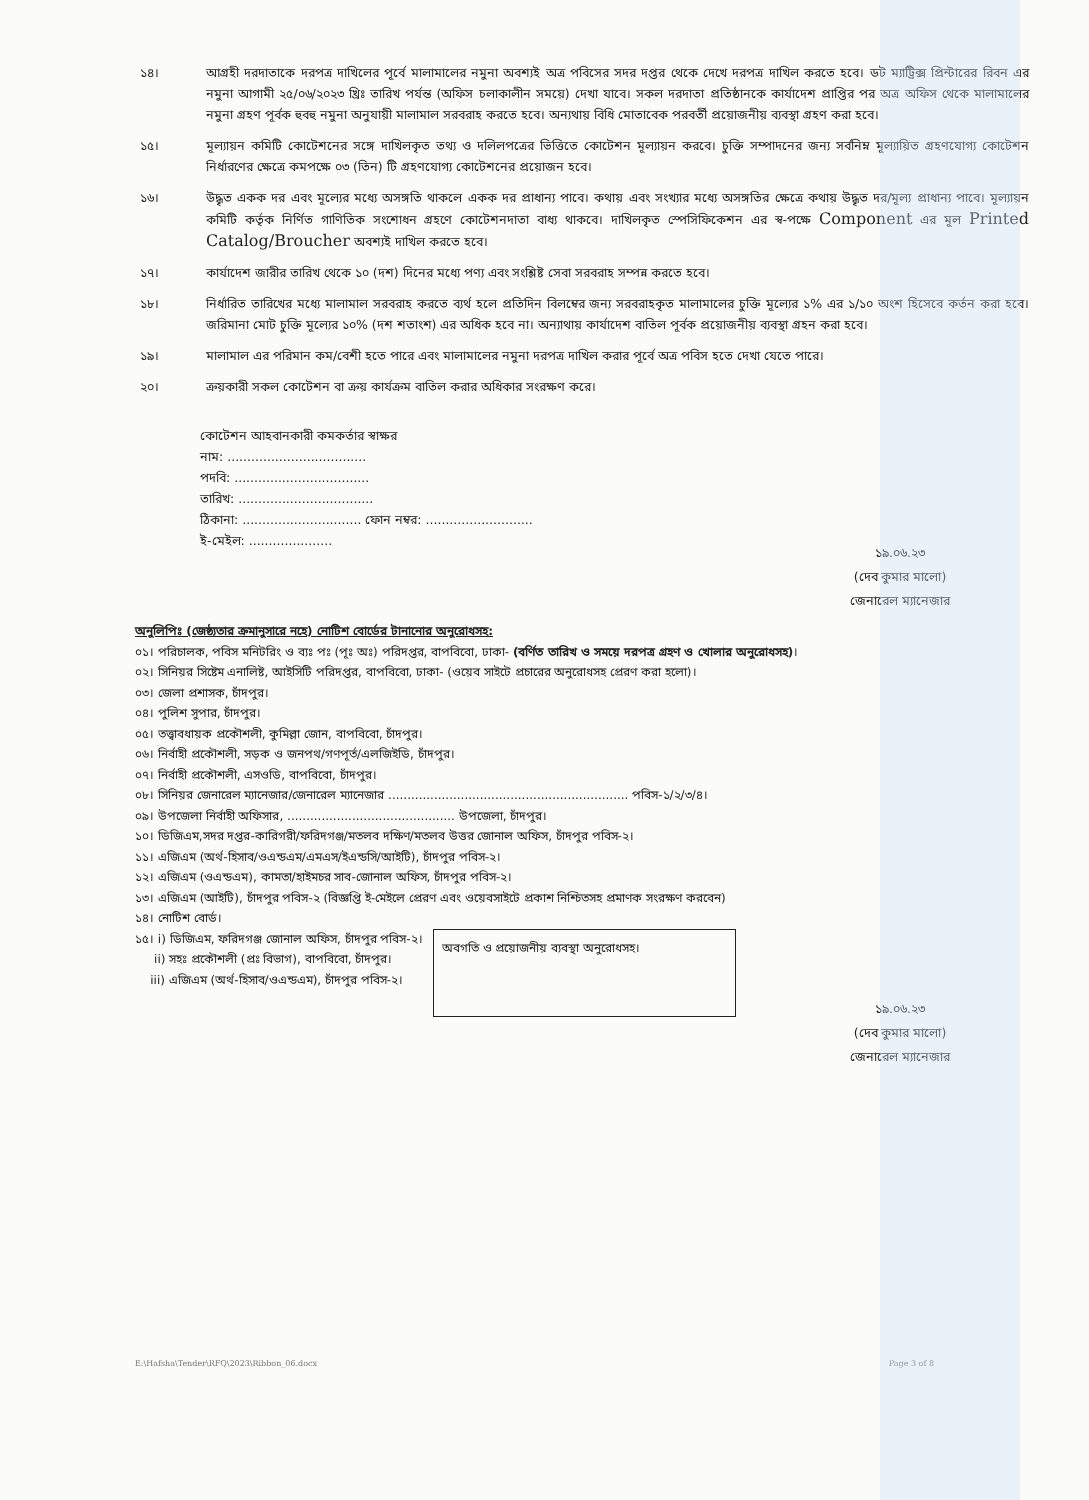১৪। আগ্রহী দরদাতাকে দরপত্র দাখিলের পূর্বে মালামালের নমুনা অবশ্যই অত্র পবিসের সদর দপ্তর থেকে দেখে দরপত্র দাখিল করতে হবে। ডট ম্যাট্রিক্স প্রিন্টারের রিবন এর নমুনা আগামী ২৫/০৬/২০২৩ খ্রিঃ তারিখ পর্যন্ত (অফিস চলাকালীন সময়ে) দেখা যাবে। সকল দরদাতা প্রতিষ্ঠানকে কার্যাদেশ প্রাপ্তির পর অত্র অফিস থেকে মালামালের নমুনা গ্রহণ পূর্বক হুবহু নমুনা অনুযায়ী মালামাল সরবরাহ করতে হবে। অন্যথায় বিধি মোতাবেক পরবর্তী প্রয়োজনীয় ব্যবস্থা গ্রহণ করা হবে।
১৫। মূল্যায়ন কমিটি কোটেশনের সঙ্গে দাখিলকৃত তথ্য ও দলিলপত্রের ভিত্তিতে কোটেশন মূল্যায়ন করবে। চুক্তি সম্পাদনের জন্য সর্বনিম্ন মূল্যায়িত গ্রহণযোগ্য কোটেশন নির্ধারণের ক্ষেত্রে কমপক্ষে ০৩ (তিন) টি গ্রহণযোগ্য কোটেশনের প্রয়োজন হবে।
১৬। উদ্ধৃত একক দর এবং মূল্যের মধ্যে অসঙ্গতি থাকলে একক দর প্রাধান্য পাবে। কথায় এবং সংখ্যার মধ্যে অসঙ্গতির ক্ষেত্রে কথায় উদ্ধৃত দর/মূল্য প্রাধান্য পাবে। মূল্যায়ন কমিটি কর্তৃক নির্ণিত গাণিতিক সংশোধন গ্রহণে কোটেশনদাতা বাধ্য থাকবে। দাখিলকৃত স্পেসিফিকেশন এর স্ব-পক্ষে Component এর মূল Printed Catalog/Broucher অবশ্যই দাখিল করতে হবে।
১৭। কার্যাদেশ জারীর তারিখ থেকে ১০ (দশ) দিনের মধ্যে পণ্য এবং সংশ্লিষ্ট সেবা সরবরাহ সম্পন্ন করতে হবে।
১৮। নির্ধারিত তারিখের মধ্যে মালামাল সরবরাহ করতে ব্যর্থ হলে প্রতিদিন বিলম্বের জন্য সরবরাহকৃত মালামালের চুক্তি মূল্যের ১% এর ১/১০ অংশ হিসেবে কর্তন করা হবে। জরিমানা মোট চুক্তি মূল্যের ১০% (দশ শতাংশ) এর অধিক হবে না। অন্যাথায় কার্যাদেশ বাতিল পূর্বক প্রয়োজনীয় ব্যবস্থা গ্রহন করা হবে।
১৯। মালামাল এর পরিমান কম/বেশী হতে পারে এবং মালামালের নমুনা দরপত্র দাখিল করার পূর্বে অত্র পবিস হতে দেখা যেতে পারে।
২০। ক্রয়কারী সকল কোটেশন বা ক্রয় কার্যক্রম বাতিল করার অধিকার সংরক্ষণ করে।
কোটেশন আহবানকারী কমকর্তার স্বাক্ষর
নাম: ...................................
পদবি: ..................................
তারিখ: ..................................
ঠিকানা: .............................. ফোন নম্বর: ...........................
ই-মেইল: .....................
১৯.০৬.২৩
(দেব কুমার মালো)
জেনারেল ম্যানেজার
অনুলিপিঃ (জেষ্ঠ্যতার ক্রমানুসারে নহে) নোটিশ বোর্ডের টানানোর অনুরোধসহ:
০১। পরিচালক, পবিস মনিটরিং ও ব্যঃ পঃ (পূঃ অঃ) পরিদপ্তর, বাপবিবো, ঢাকা- (বর্ণিত তারিখ ও সময়ে দরপত্র গ্রহণ ও খোলার অনুরোধসহ)।
০২। সিনিয়র সিষ্টেম এনালিষ্ট, আইসিটি পরিদপ্তর, বাপবিবো, ঢাকা- (ওয়েব সাইটে প্রচারের অনুরোধসহ প্রেরণ করা হলো)।
০৩। জেলা প্রশাসক, চাঁদপুর।
০৪। পুলিশ সুপার, চাঁদপুর।
০৫। তত্ত্বাবধায়ক প্রকৌশলী, কুমিল্লা জোন, বাপবিবো, চাঁদপুর।
০৬। নির্বাহী প্রকৌশলী, সড়ক ও জনপথ/গণপূর্ত/এলজিইডি, চাঁদপুর।
০৭। নির্বাহী প্রকৌশলী, এসওডি, বাপবিবো, চাঁদপুর।
০৮। সিনিয়র জেনারেল ম্যানেজার/জেনারেল ম্যানেজার ............................................................... পবিস-১/২/৩/৪।
০৯। উপজেলা নির্বাহী অফিসার, ............................................ উপজেলা, চাঁদপুর।
১০। ডিজিএম,সদর দপ্তর-কারিগরী/ফরিদগঞ্জ/মতলব দক্ষিণ/মতলব উত্তর জোনাল অফিস, চাঁদপুর পবিস-২।
১১। এজিএম (অর্থ-হিসাব/ওএন্ডএম/এমএস/ইএন্ডসি/আইটি), চাঁদপুর পবিস-২।
১২। এজিএম (ওএন্ডএম), কামতা/হাইমচর সাব-জোনাল অফিস, চাঁদপুর পবিস-২।
১৩। এজিএম (আইটি), চাঁদপুর পবিস-২ (বিজ্ঞপ্তি ই-মেইলে প্রেরণ এবং ওয়েবসাইটে প্রকাশ নিশ্চিতসহ প্রমাণক সংরক্ষণ করবেন)
১৪। নোটিশ বোর্ড।
১৫। i) ডিজিএম, ফরিদগঞ্জ জোনাল অফিস, চাঁদপুর পবিস-২।
ii) সহঃ প্রকৌশলী (প্রঃ বিভাগ), বাপবিবো, চাঁদপুর।
iii) এজিএম (অর্থ-হিসাব/ওএন্ডএম), চাঁদপুর পবিস-২।
অবগতি ও প্রয়োজনীয় ব্যবস্থা অনুরোধসহ।
১৯.০৬.২৩
(দেব কুমার মালো)
জেনারেল ম্যানেজার
E:\Hafsha\Tender\RFQ\2023\Ribbon_06.docx Page 3 of 8